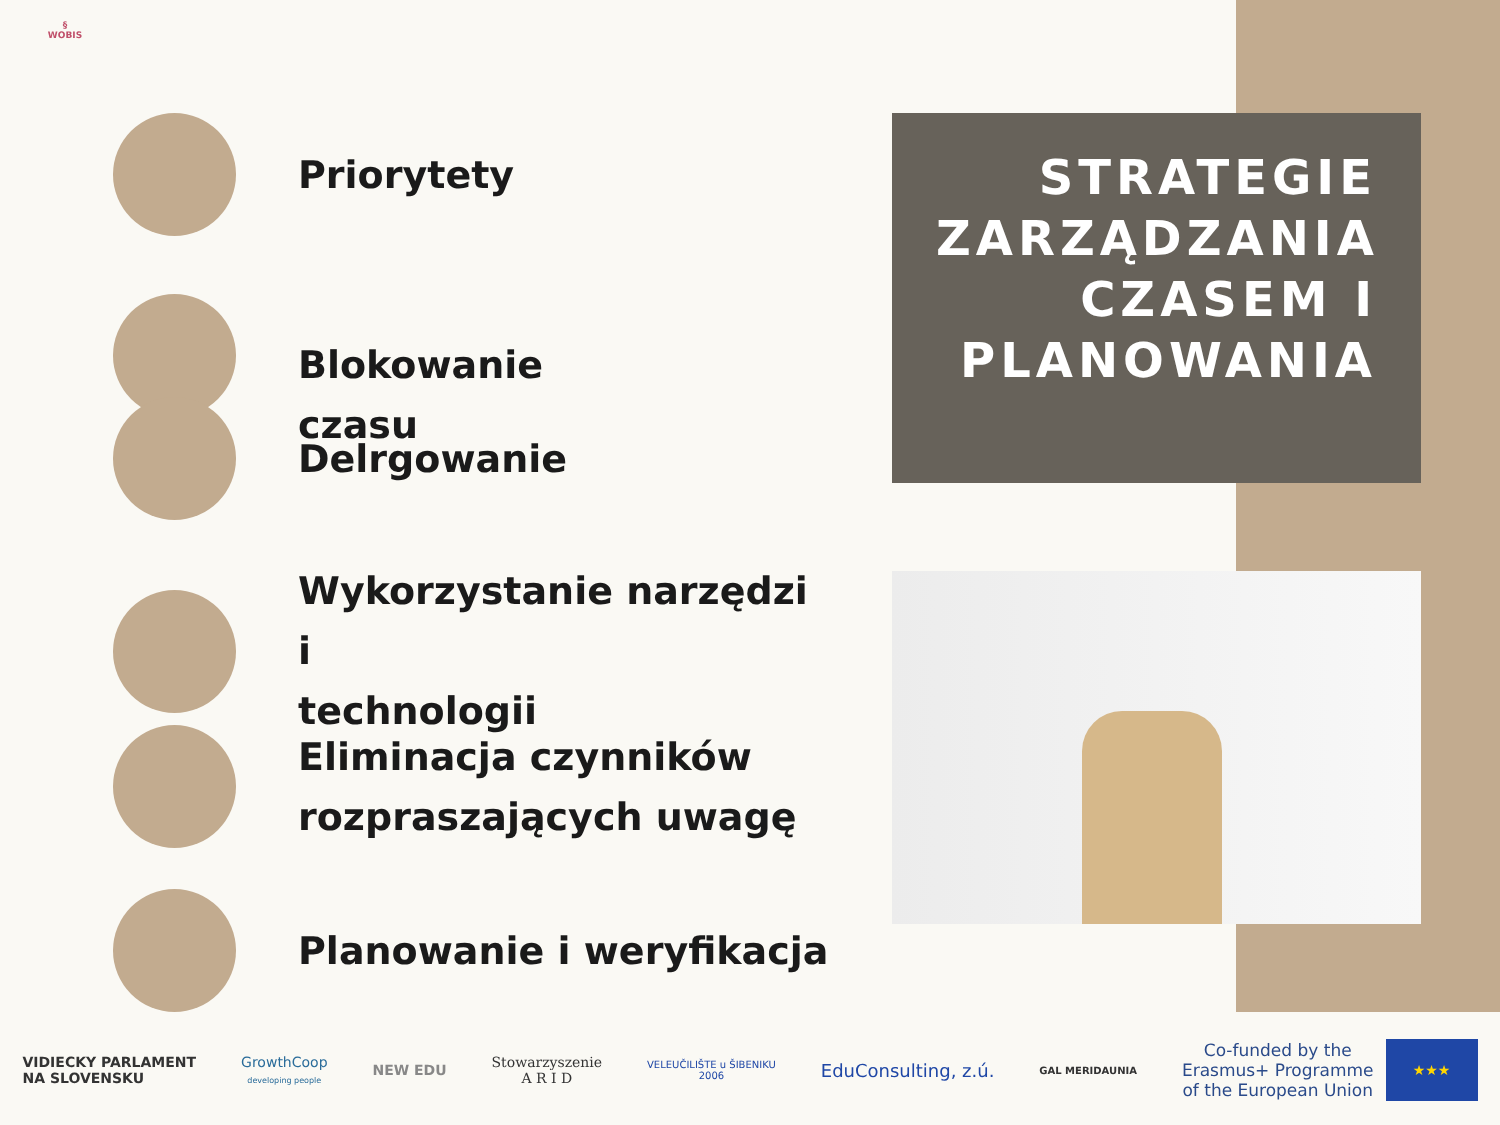§
WOBIS
Priorytety
Blokowanie
czasu
Delrgowanie
Wykorzystanie narzędzi i
technologii
Eliminacja czynników
rozpraszających uwagę
Planowanie i weryfikacja
STRATEGIE ZARZĄDZANIA CZASEM I PLANOWANIA
VIDIECKY PARLAMENT
NA SLOVENSKU
GrowthCoop
developing people
NEW EDU
Stowarzyszenie
A R I D
VELEUČILIŠTE u ŠIBENIKU
2006
EduConsulting, z.ú.
GAL MERIDAUNIA
Co-funded by the
Erasmus+ Programme
of the European Union
★★★